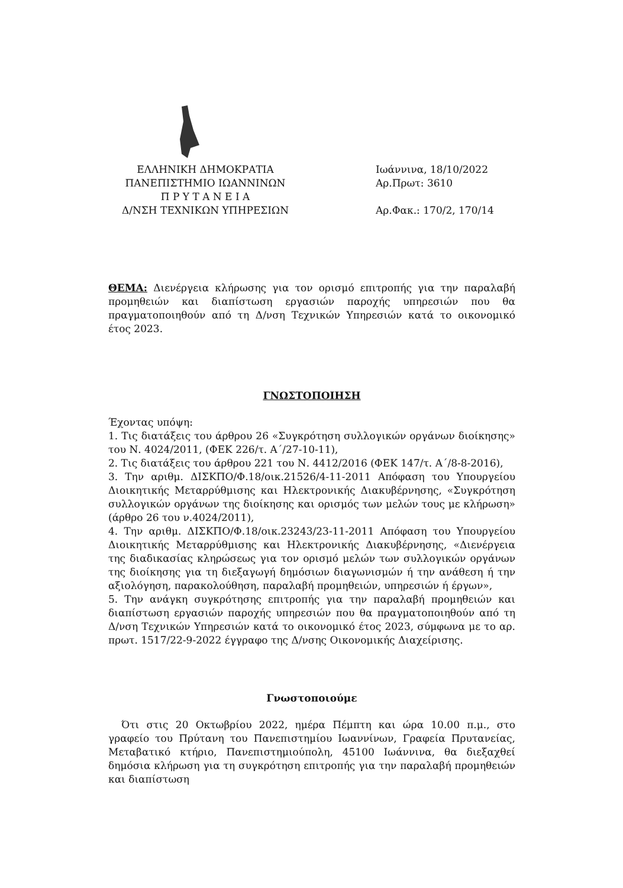ΕΛΛΗΝΙΚΗ ΔΗΜΟΚΡΑΤΙΑ
ΠΑΝΕΠΙΣΤΗΜΙΟ ΙΩΑΝΝΙΝΩΝ
Π Ρ Υ Τ Α Ν Ε Ι Α
Δ/ΝΣΗ ΤΕΧΝΙΚΩΝ ΥΠΗΡΕΣΙΩΝ
Ιωάννινα, 18/10/2022
Αρ.Πρωτ: 3610
Αρ.Φακ.: 170/2, 170/14
ΘΕΜΑ: Διενέργεια κλήρωσης για τον ορισμό επιτροπής για την παραλαβή προμηθειών και διαπίστωση εργασιών παροχής υπηρεσιών που θα πραγματοποιηθούν από τη Δ/νση Τεχνικών Υπηρεσιών κατά το οικονομικό έτος 2023.
ΓΝΩΣΤΟΠΟΙΗΣΗ
Έχοντας υπόψη:
1. Τις διατάξεις του άρθρου 26 «Συγκρότηση συλλογικών οργάνων διοίκησης» του Ν. 4024/2011, (ΦΕΚ 226/τ. Α΄/27-10-11),
2. Τις διατάξεις του άρθρου 221 του Ν. 4412/2016 (ΦΕΚ 147/τ. Α΄/8-8-2016),
3. Την αριθμ. ΔΙΣΚΠΟ/Φ.18/οικ.21526/4-11-2011 Απόφαση του Υπουργείου Διοικητικής Μεταρρύθμισης και Ηλεκτρονικής Διακυβέρνησης, «Συγκρότηση συλλογικών οργάνων της διοίκησης και ορισμός των μελών τους με κλήρωση» (άρθρο 26 του ν.4024/2011),
4. Την αριθμ. ΔΙΣΚΠΟ/Φ.18/οικ.23243/23-11-2011 Απόφαση του Υπουργείου Διοικητικής Μεταρρύθμισης και Ηλεκτρονικής Διακυβέρνησης, «Διενέργεια της διαδικασίας κληρώσεως για τον ορισμό μελών των συλλογικών οργάνων της διοίκησης για τη διεξαγωγή δημόσιων διαγωνισμών ή την ανάθεση ή την αξιολόγηση, παρακολούθηση, παραλαβή προμηθειών, υπηρεσιών ή έργων»,
5. Την ανάγκη συγκρότησης επιτροπής για την παραλαβή προμηθειών και διαπίστωση εργασιών παροχής υπηρεσιών που θα πραγματοποιηθούν από τη Δ/νση Τεχνικών Υπηρεσιών κατά το οικονομικό έτος 2023, σύμφωνα με το αρ. πρωτ. 1517/22-9-2022 έγγραφο της Δ/νσης Οικονομικής Διαχείρισης.
Γνωστοποιούμε
Ότι στις 20 Οκτωβρίου 2022, ημέρα Πέμπτη και ώρα 10.00 π.μ., στο γραφείο του Πρύτανη του Πανεπιστημίου Ιωαννίνων, Γραφεία Πρυτανείας, Μεταβατικό κτήριο, Πανεπιστημιούπολη, 45100 Ιωάννινα, θα διεξαχθεί δημόσια κλήρωση για τη συγκρότηση επιτροπής για την παραλαβή προμηθειών και διαπίστωση